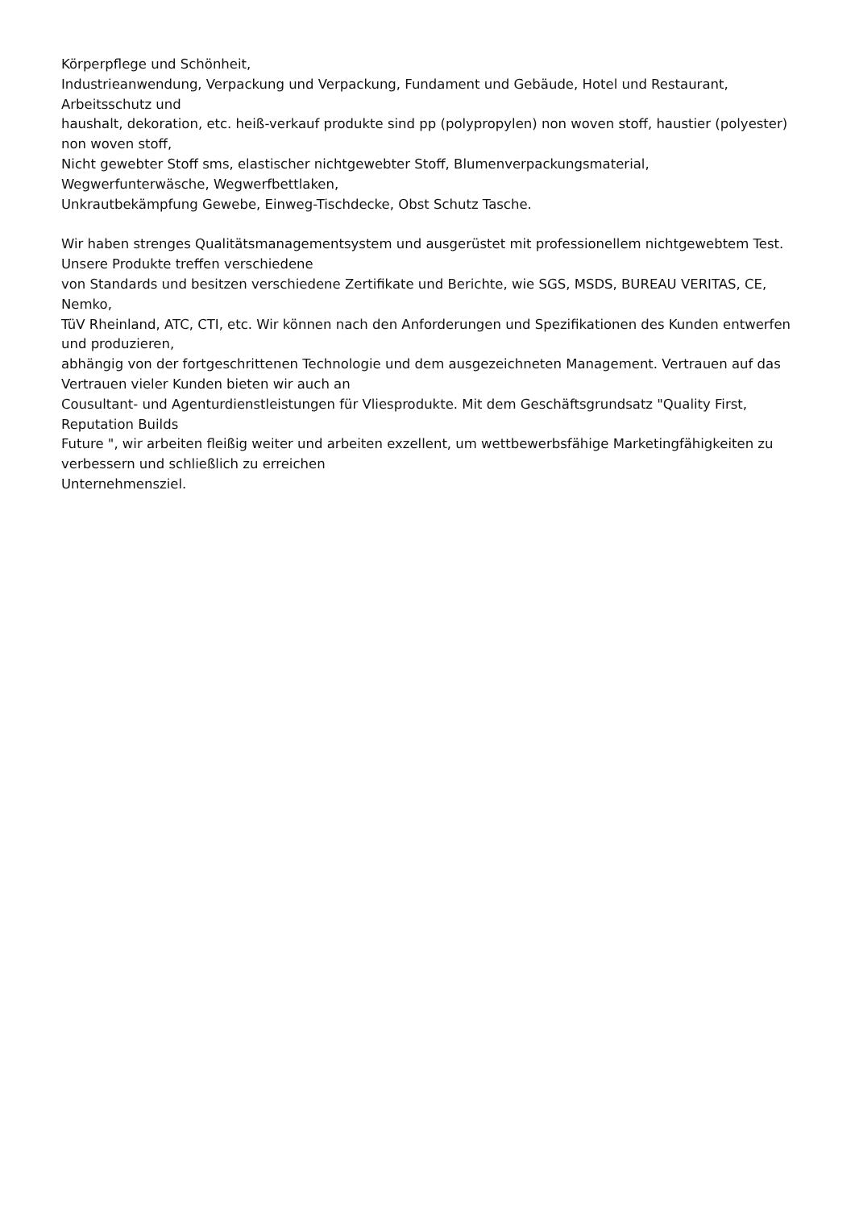Körperpflege und Schönheit,
Industrieanwendung, Verpackung und Verpackung, Fundament und Gebäude, Hotel und Restaurant, Arbeitsschutz und
haushalt, dekoration, etc. heiß-verkauf produkte sind pp (polypropylen) non woven stoff, haustier (polyester) non woven stoff,
Nicht gewebter Stoff sms, elastischer nichtgewebter Stoff, Blumenverpackungsmaterial, Wegwerfunterwäsche, Wegwerfbettlaken,
Unkrautbekämpfung Gewebe, Einweg-Tischdecke, Obst Schutz Tasche.
Wir haben strenges Qualitätsmanagementsystem und ausgerüstet mit professionellem nichtgewebtem Test. Unsere Produkte treffen verschiedene
von Standards und besitzen verschiedene Zertifikate und Berichte, wie SGS, MSDS, BUREAU VERITAS, CE, Nemko,
TüV Rheinland, ATC, CTI, etc. Wir können nach den Anforderungen und Spezifikationen des Kunden entwerfen und produzieren,
abhängig von der fortgeschrittenen Technologie und dem ausgezeichneten Management. Vertrauen auf das Vertrauen vieler Kunden bieten wir auch an
Cousultant- und Agenturdienstleistungen für Vliesprodukte. Mit dem Geschäftsgrundsatz "Quality First, Reputation Builds
Future ", wir arbeiten fleißig weiter und arbeiten exzellent, um wettbewerbsfähige Marketingfähigkeiten zu verbessern und schließlich zu erreichen
Unternehmensziel.